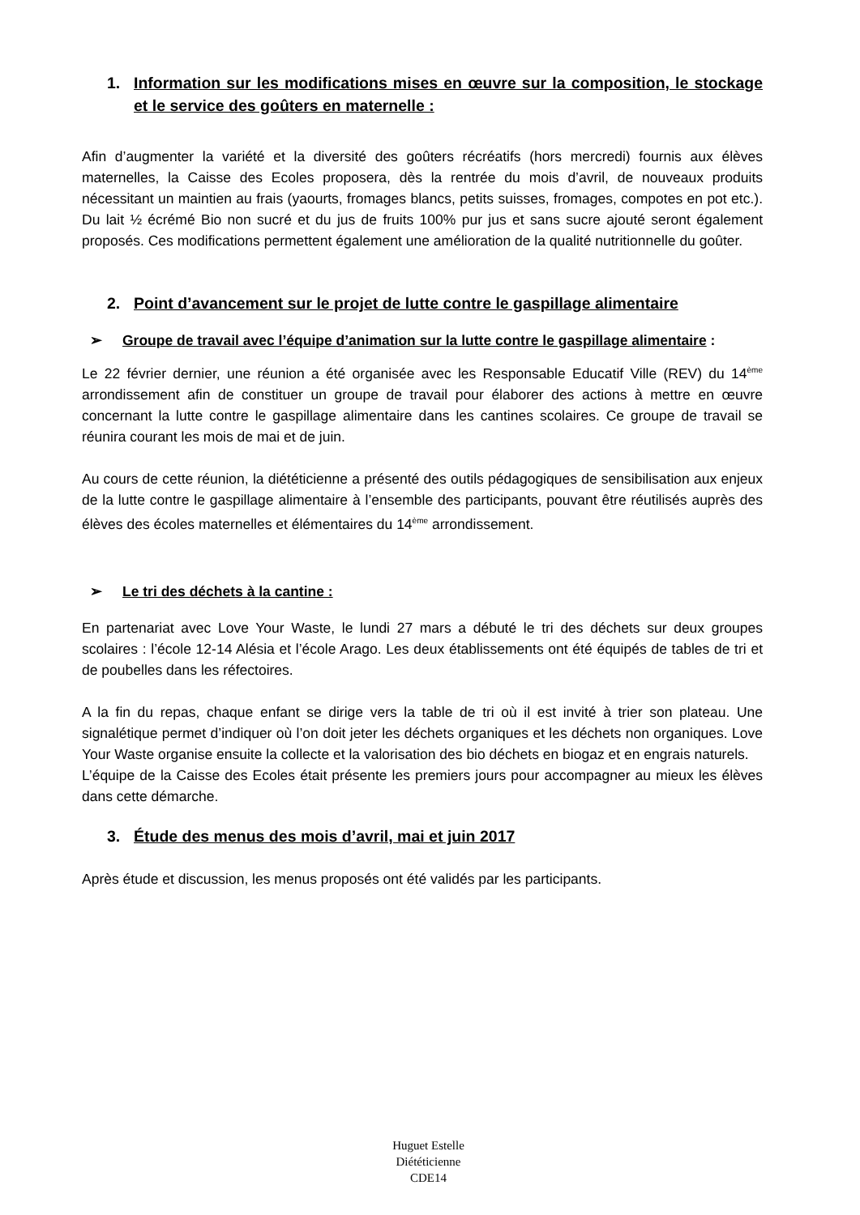1. Information sur les modifications mises en œuvre sur la composition, le stockage et le service des goûters en maternelle :
Afin d’augmenter la variété et la diversité des goûters récréatifs (hors mercredi) fournis aux élèves maternelles, la Caisse des Ecoles proposera, dès la rentrée du mois d’avril, de nouveaux produits nécessitant un maintien au frais (yaourts, fromages blancs, petits suisses, fromages, compotes en pot etc.). Du lait ½ écrémé Bio non sucré et du jus de fruits 100% pur jus et sans sucre ajouté seront également proposés. Ces modifications permettent également une amélioration de la qualité nutritionnelle du goûter.
2. Point d’avancement sur le projet de lutte contre le gaspillage alimentaire
➢ Groupe de travail avec l’équipe d’animation sur la lutte contre le gaspillage alimentaire :
Le 22 février dernier, une réunion a été organisée avec les Responsable Educatif Ville (REV) du 14<sup>ème</sup> arrondissement afin de constituer un groupe de travail pour élaborer des actions à mettre en œuvre concernant la lutte contre le gaspillage alimentaire dans les cantines scolaires. Ce groupe de travail se réunira courant les mois de mai et de juin.
Au cours de cette réunion, la diététicienne a présenté des outils pédagogiques de sensibilisation aux enjeux de la lutte contre le gaspillage alimentaire à l’ensemble des participants, pouvant être réutilisés auprès des élèves des écoles maternelles et élémentaires du 14<sup>ème</sup> arrondissement.
➢ Le tri des déchets à la cantine :
En partenariat avec Love Your Waste, le lundi 27 mars a débuté le tri des déchets sur deux groupes scolaires : l’école 12-14 Alésia et l’école Arago. Les deux établissements ont été équipés de tables de tri et de poubelles dans les réfectoires.
A la fin du repas, chaque enfant se dirige vers la table de tri où il est invité à trier son plateau. Une signalétique permet d’indiquer où l’on doit jeter les déchets organiques et les déchets non organiques. Love Your Waste organise ensuite la collecte et la valorisation des bio déchets en biogaz et en engrais naturels.
L’équipe de la Caisse des Ecoles était présente les premiers jours pour accompagner au mieux les élèves dans cette démarche.
3. Étude des menus des mois d’avril, mai et juin 2017
Après étude et discussion, les menus proposés ont été validés par les participants.
Huguet Estelle
Diététicienne
CDE14